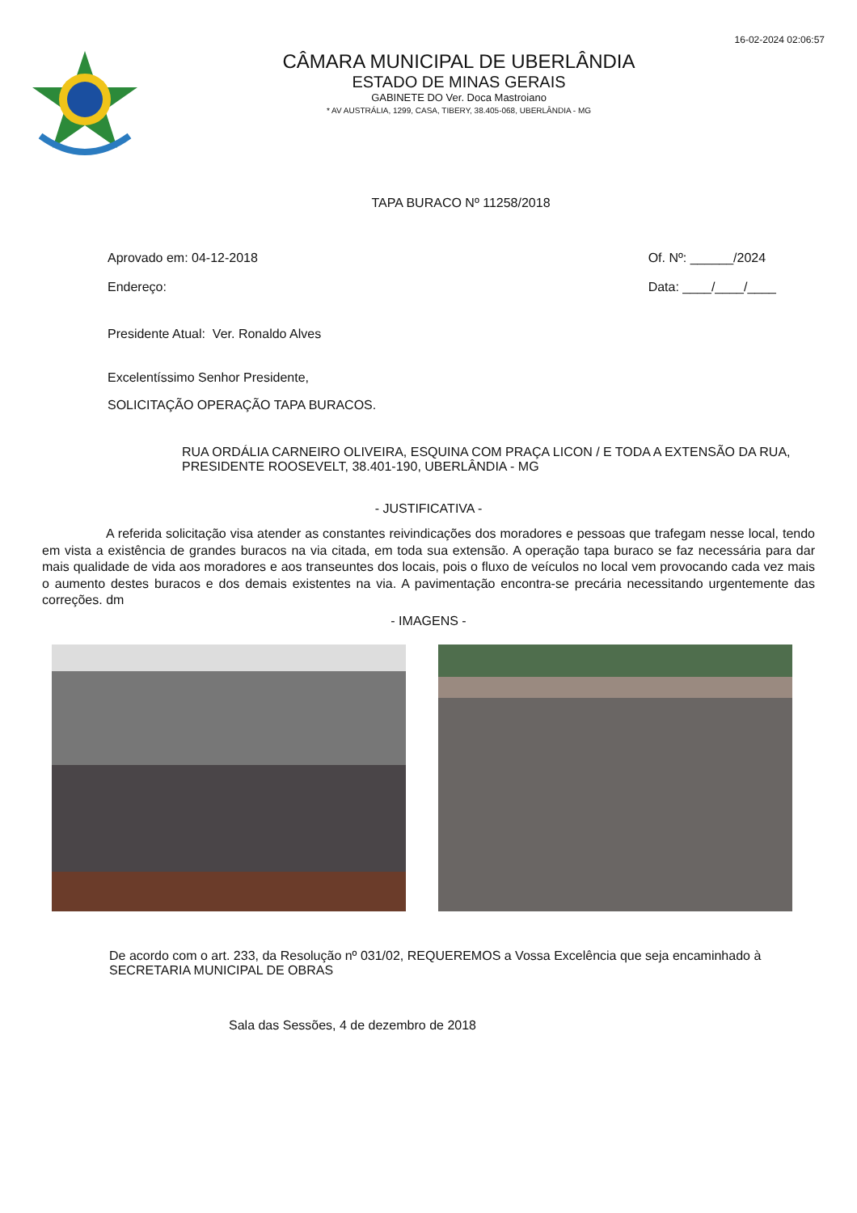16-02-2024 02:06:57
CÂMARA MUNICIPAL DE UBERLÂNDIA
ESTADO DE MINAS GERAIS
GABINETE DO Ver. Doca Mastroiano
* AV AUSTRÁLIA, 1299, CASA, TIBERY, 38.405-068, UBERLÂNDIA - MG
TAPA BURACO Nº 11258/2018
Aprovado em: 04-12-2018
Endereço:
Of. Nº: ______/2024
Data: ____/____/____
Presidente Atual: Ver. Ronaldo Alves
Excelentíssimo Senhor Presidente,
SOLICITAÇÃO OPERAÇÃO TAPA BURACOS.
RUA ORDÁLIA CARNEIRO OLIVEIRA, ESQUINA COM PRAÇA LICON / E TODA A EXTENSÃO DA RUA, PRESIDENTE ROOSEVELT, 38.401-190, UBERLÂNDIA - MG
- JUSTIFICATIVA -
A referida solicitação visa atender as constantes reivindicações dos moradores e pessoas que trafegam nesse local, tendo em vista a existência de grandes buracos na via citada, em toda sua extensão. A operação tapa buraco se faz necessária para dar mais qualidade de vida aos moradores e aos transeuntes dos locais, pois o fluxo de veículos no local vem provocando cada vez mais o aumento destes buracos e dos demais existentes na via. A pavimentação encontra-se precária necessitando urgentemente das correções. dm
- IMAGENS -
De acordo com o art. 233, da Resolução nº 031/02, REQUEREMOS a Vossa Excelência que seja encaminhado à SECRETARIA MUNICIPAL DE OBRAS
Sala das Sessões, 4 de dezembro de 2018